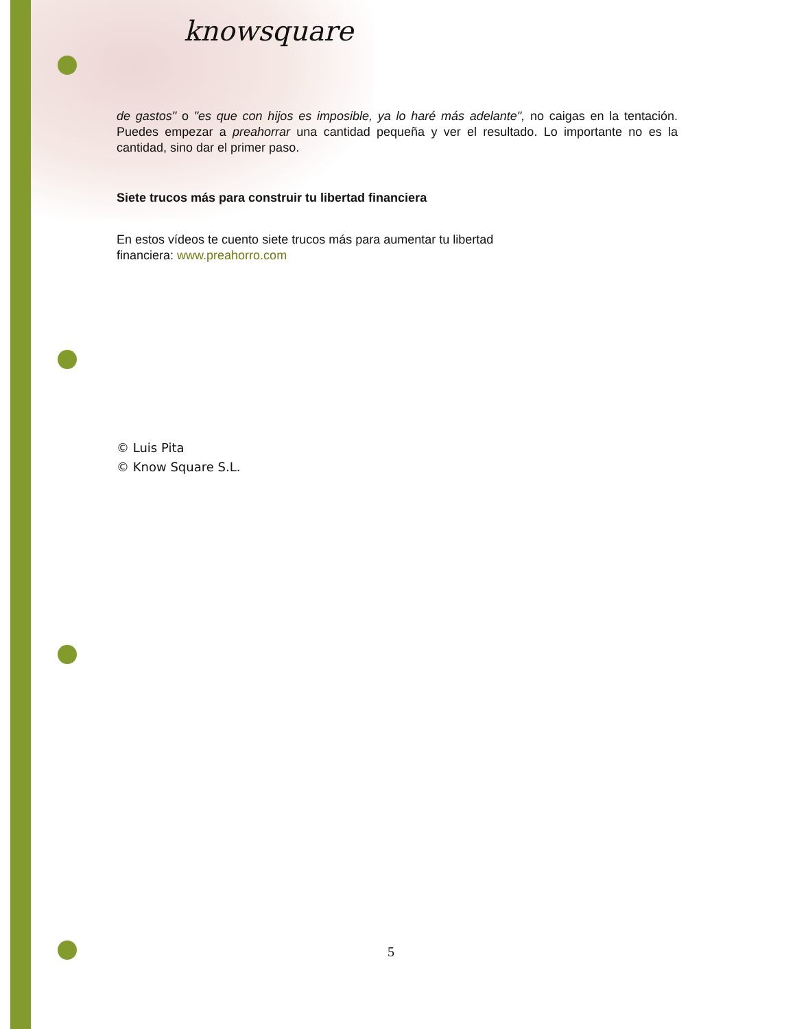knowsquare
de gastos" o "es que con hijos es imposible, ya lo haré más adelante", no caigas en la tentación. Puedes empezar a preahorrar una cantidad pequeña y ver el resultado. Lo importante no es la cantidad, sino dar el primer paso.
Siete trucos más para construir tu libertad financiera
En estos vídeos te cuento siete trucos más para aumentar tu libertad
financiera: www.preahorro.com
© Luis Pita
© Know Square S.L.
5